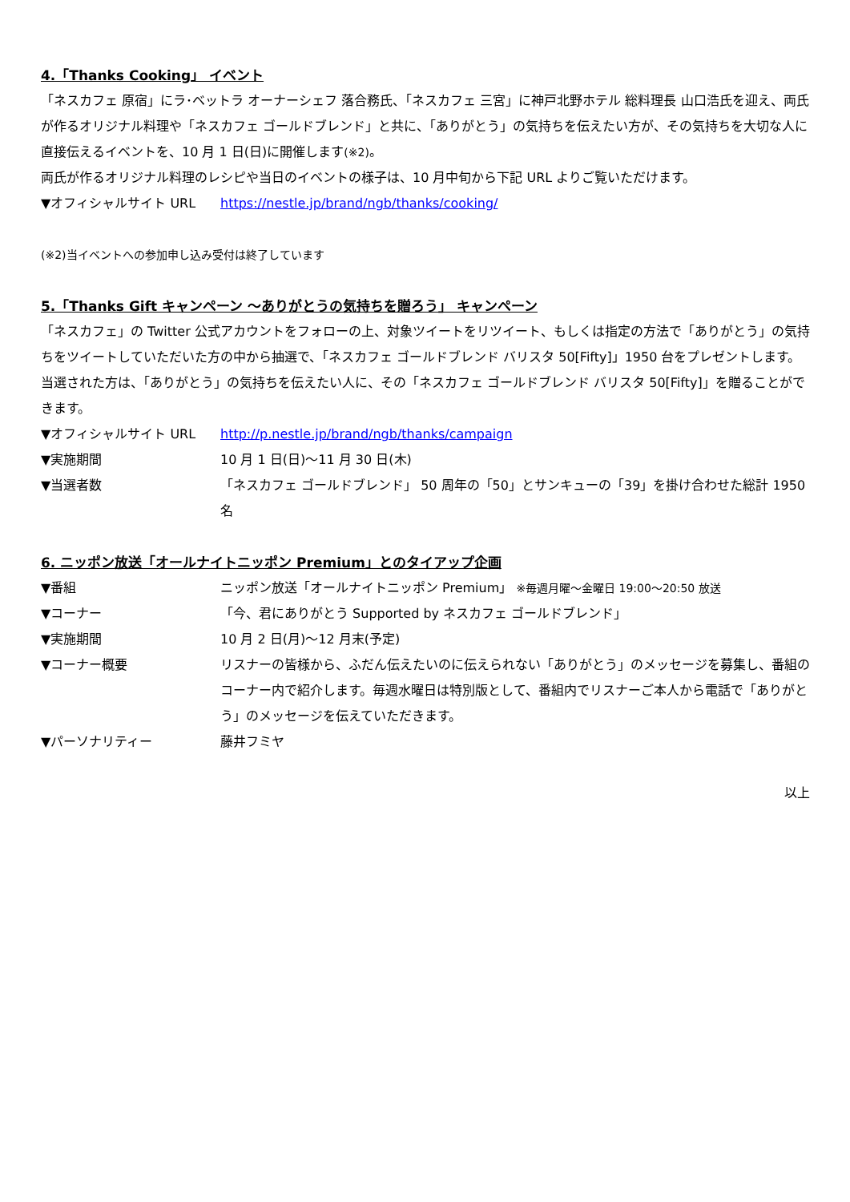4.「Thanks Cooking」 イベント
「ネスカフェ 原宿」にラ･ベットラ オーナーシェフ 落合務氏、「ネスカフェ 三宮」に神戸北野ホテル 総料理長 山口浩氏を迎え、両氏が作るオリジナル料理や「ネスカフェ ゴールドブレンド」と共に、「ありがとう」の気持ちを伝えたい方が、その気持ちを大切な人に直接伝えるイベントを、10 月 1 日(日)に開催します(※2)。
両氏が作るオリジナル料理のレシピや当日のイベントの様子は、10 月中旬から下記 URL よりご覧いただけます。
▼オフィシャルサイト URL https://nestle.jp/brand/ngb/thanks/cooking/
(※2)当イベントへの参加申し込み受付は終了しています
5.「Thanks Gift キャンペーン ～ありがとうの気持ちを贈ろう」 キャンペーン
「ネスカフェ」の Twitter 公式アカウントをフォローの上、対象ツイートをリツイート、もしくは指定の方法で「ありがとう」の気持ちをツイートしていただいた方の中から抽選で、「ネスカフェ ゴールドブレンド バリスタ 50[Fifty]」1950 台をプレゼントします。当選された方は、「ありがとう」の気持ちを伝えたい人に、その「ネスカフェ ゴールドブレンド バリスタ 50[Fifty]」を贈ることができます。
▼オフィシャルサイト URL http://p.nestle.jp/brand/ngb/thanks/campaign
▼実施期間 10 月 1 日(日)～11 月 30 日(木)
▼当選者数 「ネスカフェ ゴールドブレンド」 50 周年の「50」とサンキューの「39」を掛け合わせた総計 1950 名
6. ニッポン放送「オールナイトニッポン Premium」とのタイアップ企画
▼番組 ニッポン放送「オールナイトニッポン Premium」 ※毎週月曜～金曜日 19:00～20:50 放送
▼コーナー 「今、君にありがとう Supported by ネスカフェ ゴールドブレンド」
▼実施期間 10 月 2 日(月)～12 月末(予定)
▼コーナー概要 リスナーの皆様から、ふだん伝えたいのに伝えられない「ありがとう」のメッセージを募集し、番組のコーナー内で紹介します。毎週水曜日は特別版として、番組内でリスナーご本人から電話で「ありがとう」のメッセージを伝えていただきます。
▼パーソナリティー 藤井フミヤ
以上